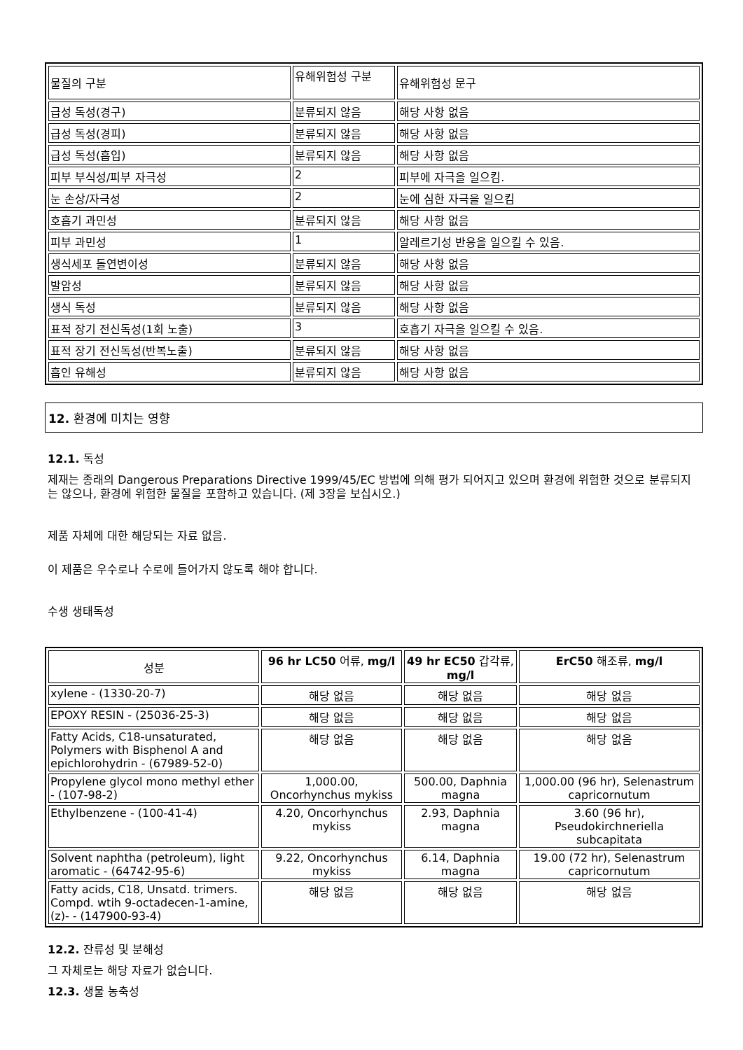| 물질의 구분 | 유해위험성 구분 | 유해위험성 문구 |
| 급성 독성(경구) | 분류되지 않음 | 해당 사항 없음 |
| 급성 독성(경피) | 분류되지 않음 | 해당 사항 없음 |
| 급성 독성(흡입) | 분류되지 않음 | 해당 사항 없음 |
| 피부 부식성/피부 자극성 | 2 | 피부에 자극을 일으킴. |
| 눈 손상/자극성 | 2 | 눈에 심한 자극을 일으킴 |
| 호흡기 과민성 | 분류되지 않음 | 해당 사항 없음 |
| 피부 과민성 | 1 | 알레르기성 반응을 일으킬 수 있음. |
| 생식세포 돌연변이성 | 분류되지 않음 | 해당 사항 없음 |
| 발암성 | 분류되지 않음 | 해당 사항 없음 |
| 생식 독성 | 분류되지 않음 | 해당 사항 없음 |
| 표적 장기 전신독성(1회 노출) | 3 | 호흡기 자극을 일으킬 수 있음. |
| 표적 장기 전신독성(반복노출) | 분류되지 않음 | 해당 사항 없음 |
| 흡인 유해성 | 분류되지 않음 | 해당 사항 없음 |
12. 환경에 미치는 영향
12.1. 독성
제재는 종래의 Dangerous Preparations Directive 1999/45/EC 방법에 의해 평가 되어지고 있으며 환경에 위험한 것으로 분류되지는 않으나, 환경에 위험한 물질을 포함하고 있습니다. (제 3장을 보십시오.)
제품 자체에 대한 해당되는 자료 없음.
이 제품은 우수로나 수로에 들어가지 않도록 해야 합니다.
수생 생태독성
| 성분 | 96 hr LC50 어류, mg/l | 49 hr EC50 갑각류, mg/l | ErC50 해조류, mg/l |
| --- | --- | --- | --- |
| xylene - (1330-20-7) | 해당 없음 | 해당 없음 | 해당 없음 |
| EPOXY RESIN - (25036-25-3) | 해당 없음 | 해당 없음 | 해당 없음 |
| Fatty Acids, C18-unsaturated, Polymers with Bisphenol A and epichlorohydrin - (67989-52-0) | 해당 없음 | 해당 없음 | 해당 없음 |
| Propylene glycol mono methyl ether - (107-98-2) | 1,000.00, Oncorhynchus mykiss | 500.00, Daphnia magna | 1,000.00 (96 hr), Selenastrum capricornutum |
| Ethylbenzene - (100-41-4) | 4.20, Oncorhynchus mykiss | 2.93, Daphnia magna | 3.60 (96 hr), Pseudokirchneriella subcapitata |
| Solvent naphtha (petroleum), light aromatic - (64742-95-6) | 9.22, Oncorhynchus mykiss | 6.14, Daphnia magna | 19.00 (72 hr), Selenastrum capricornutum |
| Fatty acids, C18, Unsatd. trimers. Compd. wtih 9-octadecen-1-amine, (z)- - (147900-93-4) | 해당 없음 | 해당 없음 | 해당 없음 |
12.2. 잔류성 및 분해성
그 자체로는 해당 자료가 없습니다.
12.3. 생물 농축성